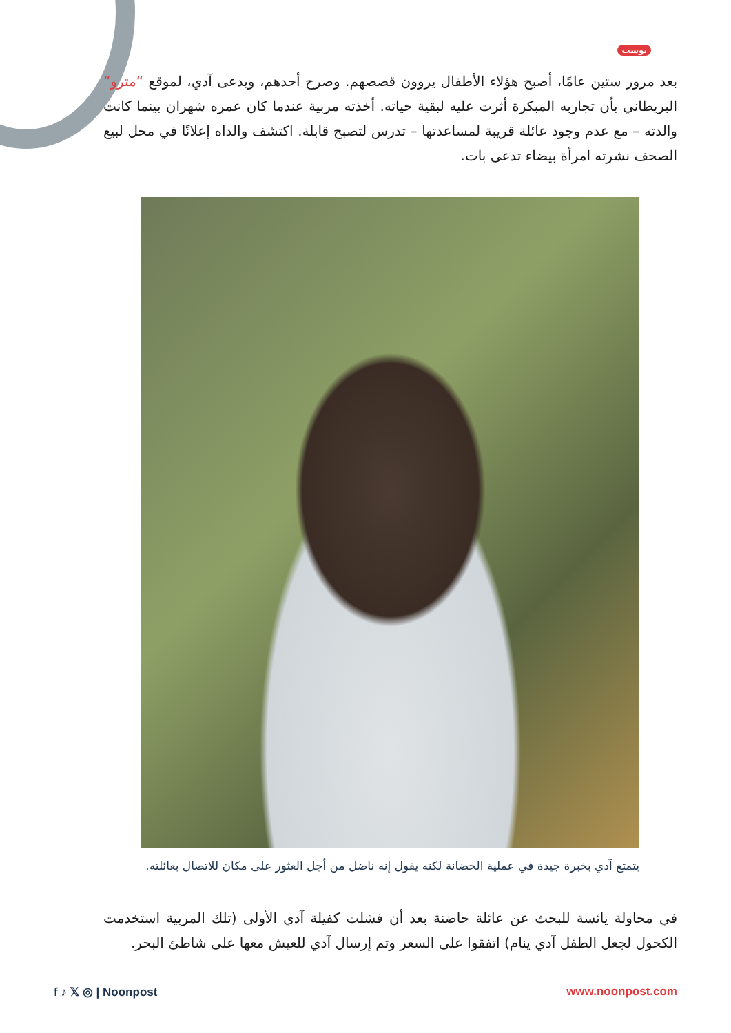بوست
بعد مرور ستين عامًا، أصبح هؤلاء الأطفال يروون قصصهم. وصرح أحدهم، ويدعى آدي، لموقع “مترو” البريطاني بأن تجاربه المبكرة أثرت عليه لبقية حياته. أخذته مربية عندما كان عمره شهران بينما كانت والدته – مع عدم وجود عائلة قريبة لمساعدتها – تدرس لتصبح قابلة. اكتشف والداه إعلانًا في محل لبيع الصحف نشرته امرأة بيضاء تدعى بات.
يتمتع آدي بخبرة جيدة في عملية الحضانة لكنه يقول إنه ناضل من أجل العثور على مكان للاتصال بعائلته.
في محاولة يائسة للبحث عن عائلة حاضنة بعد أن فشلت كفيلة آدي الأولى (تلك المربية استخدمت الكحول لجعل الطفل آدي ينام) اتفقوا على السعر وتم إرسال آدي للعيش معها على شاطئ البحر.
f ♪ 𝕏 ◎ | Noonpost www.noonpost.com